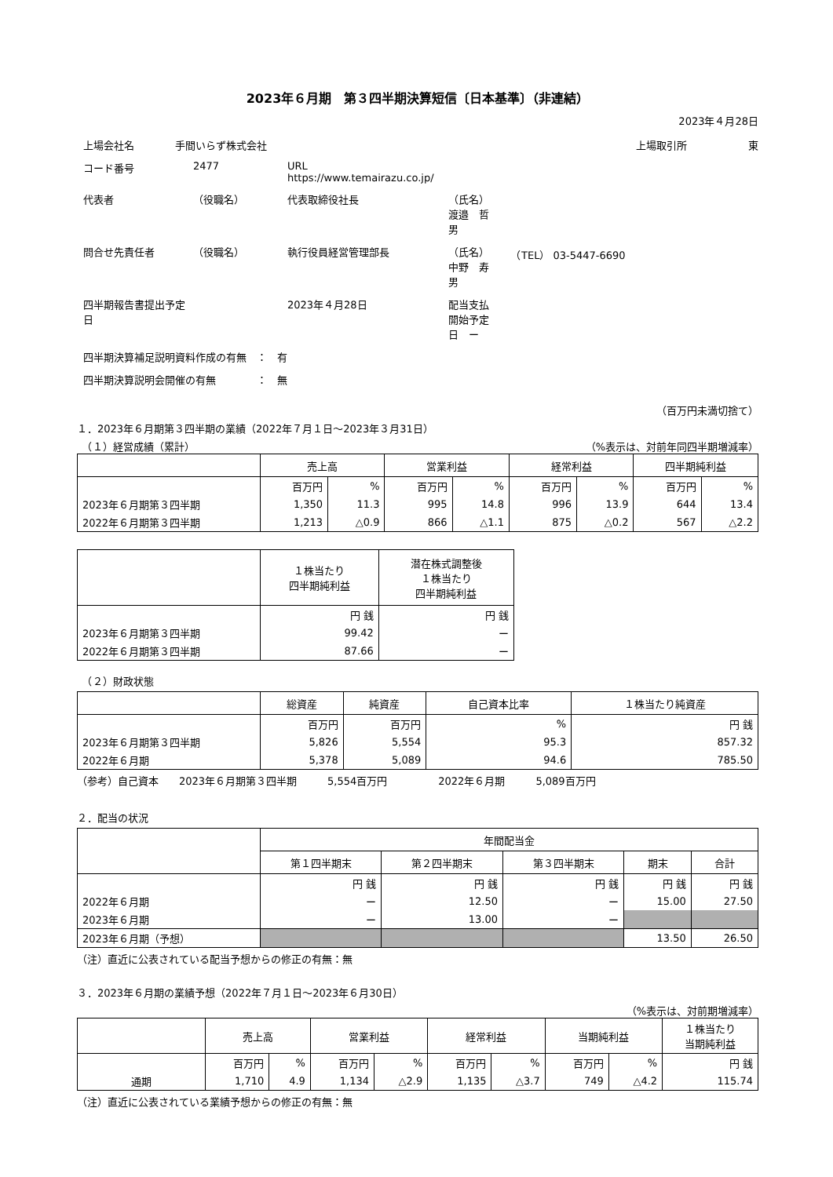2023年６月期　第３四半期決算短信〔日本基準〕（非連結）
2023年４月28日
上場会社名　　　　手間いらず株式会社 上場取引所　　　　　　東
コード番号 2477 URL https://www.temairazu.co.jp/ 代表者 （役職名） 代表取締役社長 （氏名）渡邉　哲男 問合せ先責任者 （役職名） 執行役員経営管理部長 （氏名）中野　寿男　　（TEL） 03-5447-6690 四半期報告書提出予定日 2023年４月28日 配当支払開始予定日　ー 四半期決算補足説明資料作成の有無　：　有 四半期決算説明会開催の有無　　　　：　無
（百万円未満切捨て）
１．2023年６月期第３四半期の業績（2022年７月１日～2023年３月31日）
　（１）経営成績（累計） （%表示は、対前年同四半期増減率）
| | 売上高 | | 営業利益 | | 経常利益 | | 四半期純利益 | |
| --- | --- | --- | --- | --- | --- | --- | --- | --- |
| | 百万円 | % | 百万円 | % | 百万円 | % | 百万円 | % |
| 2023年６月期第３四半期 | 1,350 | 11.3 | 995 | 14.8 | 996 | 13.9 | 644 | 13.4 |
| 2022年６月期第３四半期 | 1,213 | △0.9 | 866 | △1.1 | 875 | △0.2 | 567 | △2.2 |
| | １株当たり 四半期純利益 | 潜在株式調整後 １株当たり 四半期純利益 |
| --- | --- | --- |
| | 円 銭 | 円 銭 |
| 2023年６月期第３四半期 | 99.42 | ー |
| 2022年６月期第３四半期 | 87.66 | ー |
　（２）財政状態
| | 総資産 | 純資産 | 自己資本比率 | １株当たり純資産 |
| --- | --- | --- | --- | --- |
| | 百万円 | 百万円 | % | 円 銭 |
| 2023年６月期第３四半期 | 5,826 | 5,554 | 95.3 | 857.32 |
| 2022年６月期 | 5,378 | 5,089 | 94.6 | 785.50 |
（参考）自己資本　　2023年６月期第３四半期　　　5,554百万円　　　　　2022年６月期　　　5,089百万円
２．配当の状況
| | 年間配当金 | | | | |
| --- | --- | --- | --- | --- | --- |
| | 第１四半期末 | 第２四半期末 | 第３四半期末 | 期末 | 合計 |
| | 円 銭 | 円 銭 | 円 銭 | 円 銭 | 円 銭 |
| 2022年６月期 | ー | 12.50 | ー | 15.00 | 27.50 |
| 2023年６月期 | ー | 13.00 | ー | | |
| 2023年６月期（予想） | | | | 13.50 | 26.50 |
（注）直近に公表されている配当予想からの修正の有無：無
３．2023年６月期の業績予想（2022年７月１日～2023年６月30日）
（%表示は、対前期増減率）
| | 売上高 | | 営業利益 | | 経常利益 | | 当期純利益 | | １株当たり 当期純利益 |
| --- | --- | --- | --- | --- | --- | --- | --- | --- | --- |
| | 百万円 | % | 百万円 | % | 百万円 | % | 百万円 | % | 円 銭 |
| 通期 | 1,710 | 4.9 | 1,134 | △2.9 | 1,135 | △3.7 | 749 | △4.2 | 115.74 |
（注）直近に公表されている業績予想からの修正の有無：無